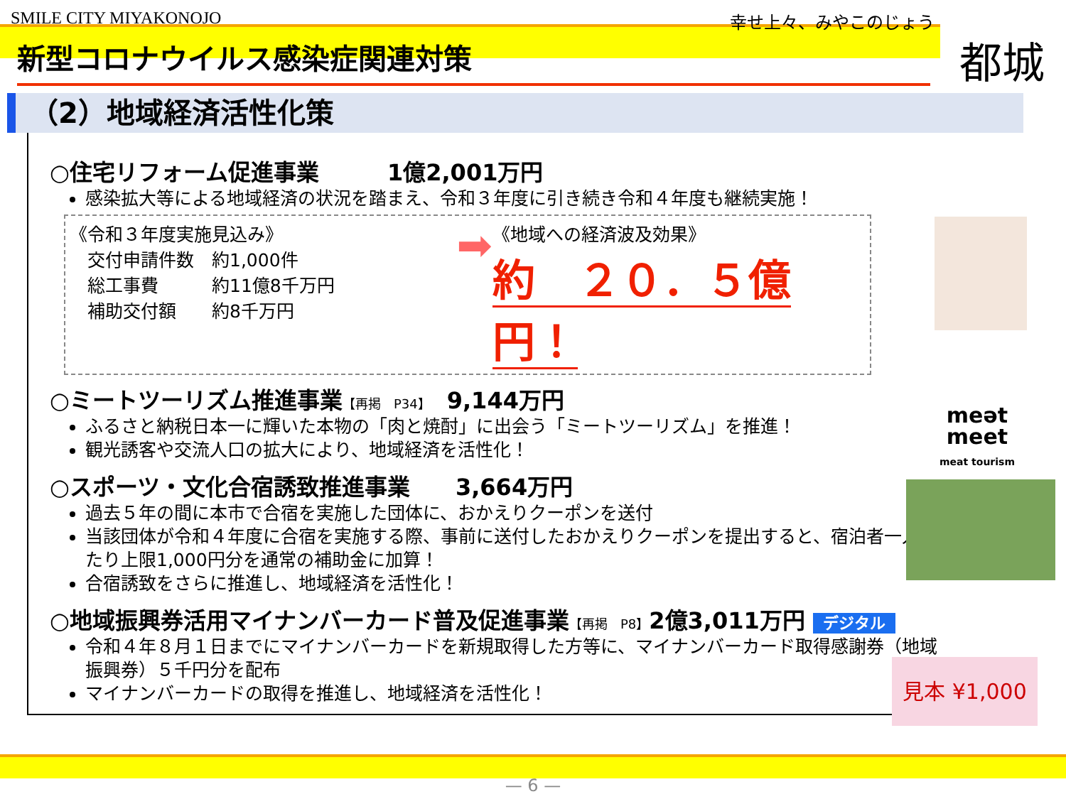SMILE CITY MIYAKONOJO 幸せ上々、みやこのじょう
新型コロナウイルス感染症関連対策
都城
（2）地域経済活性化策
○住宅リフォーム促進事業　　　1億2,001万円
感染拡大等による地域経済の状況を踏まえ、令和３年度に引き続き令和４年度も継続実施！
《令和３年度実施見込み》
　交付申請件数　約1,000件
　総工事費　　　約11億8千万円
　補助交付額　　約8千万円
➡
《地域への経済波及効果》
約　２０．５億円！
○ミートツーリズム推進事業【再掲　P34】　9,144万円
ふるさと納税日本一に輝いた本物の「肉と焼酎」に出会う「ミートツーリズム」を推進！
観光誘客や交流人口の拡大により、地域経済を活性化！
○スポーツ・文化合宿誘致推進事業　　3,664万円
過去５年の間に本市で合宿を実施した団体に、おかえりクーポンを送付
当該団体が令和４年度に合宿を実施する際、事前に送付したおかえりクーポンを提出すると、宿泊者一人当たり上限1,000円分を通常の補助金に加算！
合宿誘致をさらに推進し、地域経済を活性化！
○地域振興券活用マイナンバーカード普及促進事業【再掲　P8】2億3,011万円 デジタル
令和４年８月１日までにマイナンバーカードを新規取得した方等に、マイナンバーカード取得感謝券（地域振興券）５千円分を配布
マイナンバーカードの取得を推進し、地域経済を活性化！
meət
meet
meat tourism
見本 ¥1,000
— 6 —